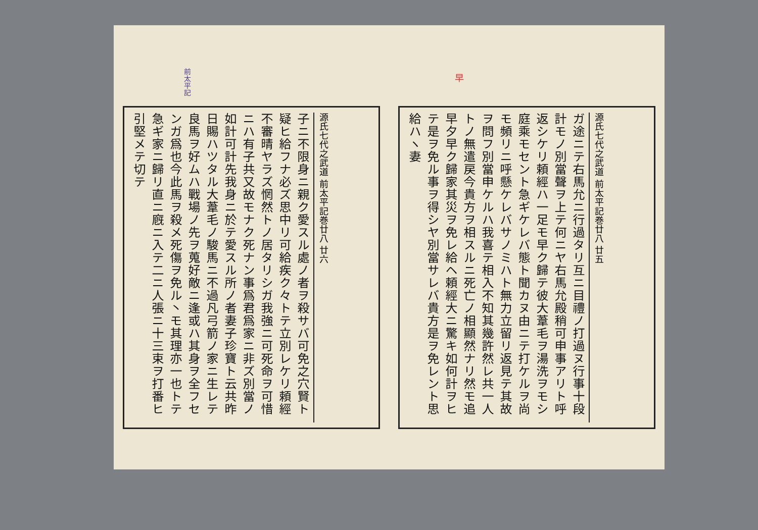早
ガ途ニテ右馬允ニ行過タリ互ニ目禮ノ打過ヌ行事十段計モノ別當聲ヲ上テ何ニヤ右馬允殿稍可申事アリト呼返シケリ頼經ハ一足モ早ク歸テ彼大葦毛ヲ湯洗ヲモシ庭乘モセント急ギケレバ態ト聞カヌ由ニテ打ケルヲ尚モ頻リニ呼懸ケレバサノミハト無力立留リ返見テ其故ヲ問フ別當申ケルハ我喜テ相入不知其幾許然レ共一人トノ無遣戻今貴方ヲ相スルニ死亡ノ相顯然ナリ然モ追早夕早ク歸家其災ヲ免レ給ヘ頼經大ニ驚キ如何計ヲヒテ是ヲ免ル事ヲ得シヤ別當サレバ貴方是ヲ免レント思給ハヽ妻
源氏七代之武道 前太平記巻廿八 廿五
前太平記
子ニ不限身ニ親ク愛スル處ノ者ヲ殺サバ可免之穴賢ト疑ヒ給フナ必ズ思中リ可給疾ク々トテ立別レケリ頼經不審晴ヤラズ惘然トノ居タリシガ我強ニ可死命ヲ可惜ニハ有子共又故モナク死ナン事爲君爲家ニ非ズ別當ノ如計可計先我身ニ於テ愛スル所ノ者妻子珍寶ト云共昨日賜ハツタル大葦毛ノ駿馬ニ不過凡弓箭ノ家ニ生レテ良馬ヲ好ムハ戰場ノ先ヲ蒐好敵ニ逢或ハ其身ヲ全フセンガ爲也今此馬ヲ殺メ死傷ヲ免ル丶モ其理亦一也トテ急ギ家ニ歸リ直ニ廐ニ入テ二ニ人張ニ十三束ヲ打番ヒ引堅メテ切テ
源氏七代之武道 前太平記巻廿八 廿六